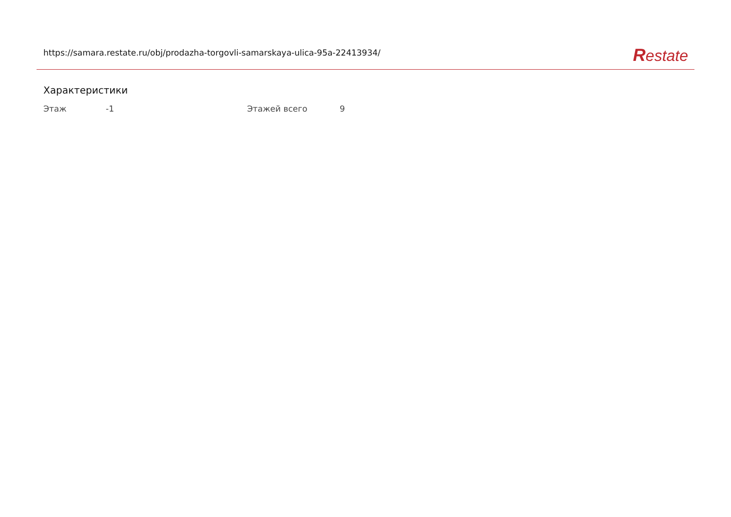https://samara.restate.ru/obj/prodazha-torgovli-samarskaya-ulica-95a-22413934/
Restate
Характеристики
| Этаж | -1 | Этажей всего | 9 |